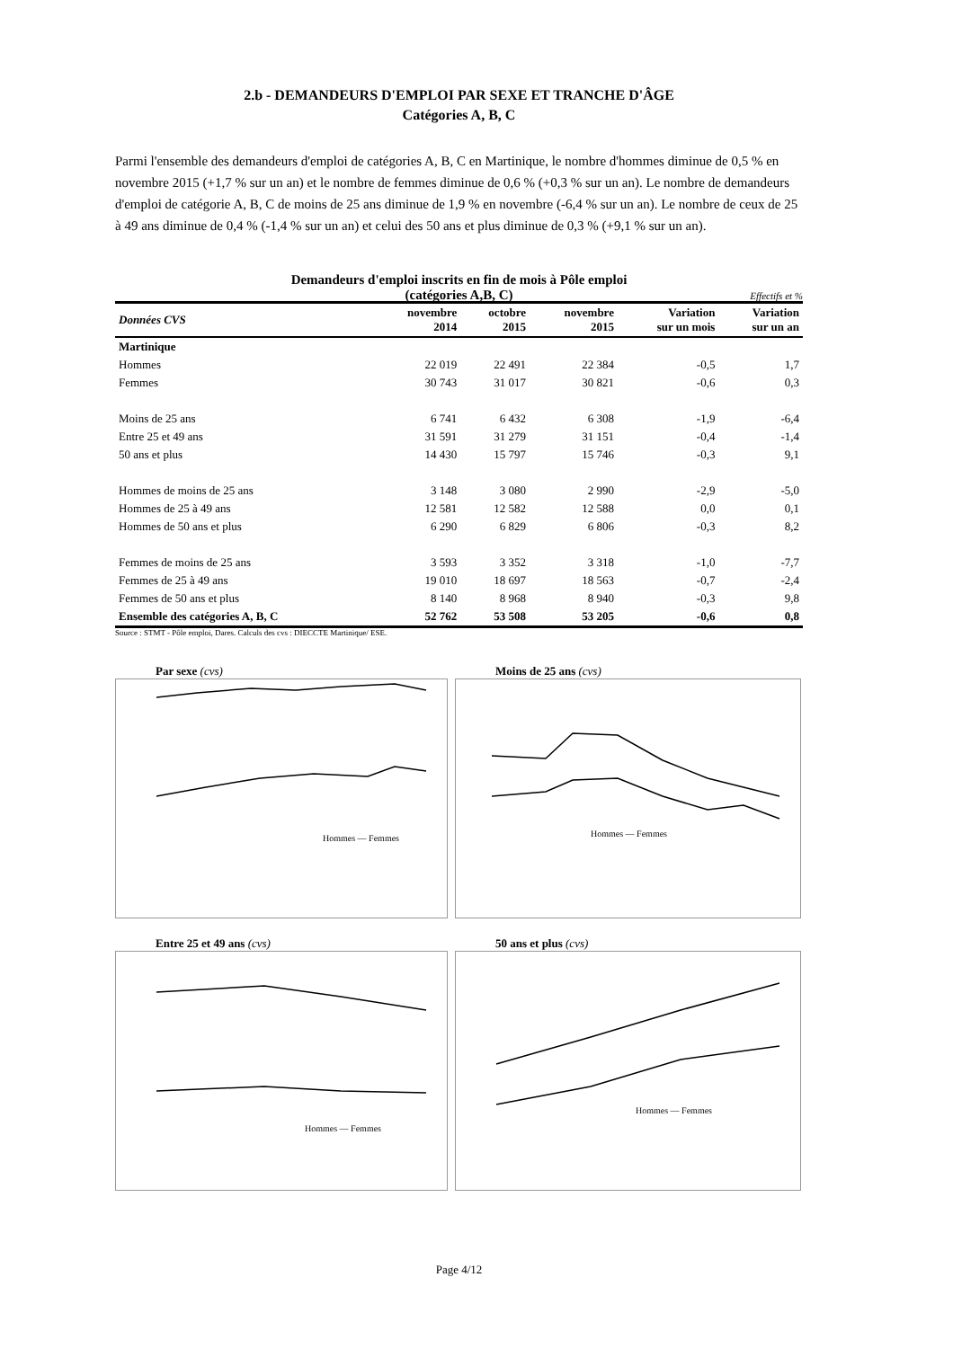2.b - DEMANDEURS D'EMPLOI PAR SEXE ET TRANCHE D'ÂGE
Catégories A, B, C
Parmi l'ensemble des demandeurs d'emploi de catégories A, B, C en Martinique, le nombre d'hommes diminue de 0,5 % en novembre 2015 (+1,7 % sur un an) et le nombre de femmes diminue de 0,6 % (+0,3 % sur un an). Le nombre de demandeurs d'emploi de catégorie A, B, C de moins de 25 ans diminue de 1,9 % en novembre (-6,4 % sur un an). Le nombre de ceux de 25 à 49 ans diminue de 0,4 % (-1,4 % sur un an) et celui des 50 ans et plus diminue de 0,3 % (+9,1 % sur un an).
Demandeurs d'emploi inscrits en fin de mois à Pôle emploi
(catégories A,B, C)
Effectifs et %
| Données CVS | novembre 2014 | octobre 2015 | novembre 2015 | Variation sur un mois | Variation sur un an |
| --- | --- | --- | --- | --- | --- |
| Martinique | | | | | |
| Hommes | 22 019 | 22 491 | 22 384 | -0,5 | 1,7 |
| Femmes | 30 743 | 31 017 | 30 821 | -0,6 | 0,3 |
| Moins de 25 ans | 6 741 | 6 432 | 6 308 | -1,9 | -6,4 |
| Entre 25 et 49 ans | 31 591 | 31 279 | 31 151 | -0,4 | -1,4 |
| 50 ans et plus | 14 430 | 15 797 | 15 746 | -0,3 | 9,1 |
| Hommes de moins de 25 ans | 3 148 | 3 080 | 2 990 | -2,9 | -5,0 |
| Hommes de 25 à 49 ans | 12 581 | 12 582 | 12 588 | 0,0 | 0,1 |
| Hommes de 50 ans et plus | 6 290 | 6 829 | 6 806 | -0,3 | 8,2 |
| Femmes de moins de 25 ans | 3 593 | 3 352 | 3 318 | -1,0 | -7,7 |
| Femmes de 25 à 49 ans | 19 010 | 18 697 | 18 563 | -0,7 | -2,4 |
| Femmes de 50 ans et plus | 8 140 | 8 968 | 8 940 | -0,3 | 9,8 |
| Ensemble des catégories A, B, C | 52 762 | 53 508 | 53 205 | -0,6 | 0,8 |
Source : STMT - Pôle emploi, Dares. Calculs des cvs : DIECCTE Martinique/ ESE.
Par sexe (cvs)
Hommes — Femmes
Moins de 25 ans (cvs)
Hommes — Femmes
Entre 25 et 49 ans (cvs)
Hommes — Femmes
50 ans et plus (cvs)
Hommes — Femmes
Page 4/12